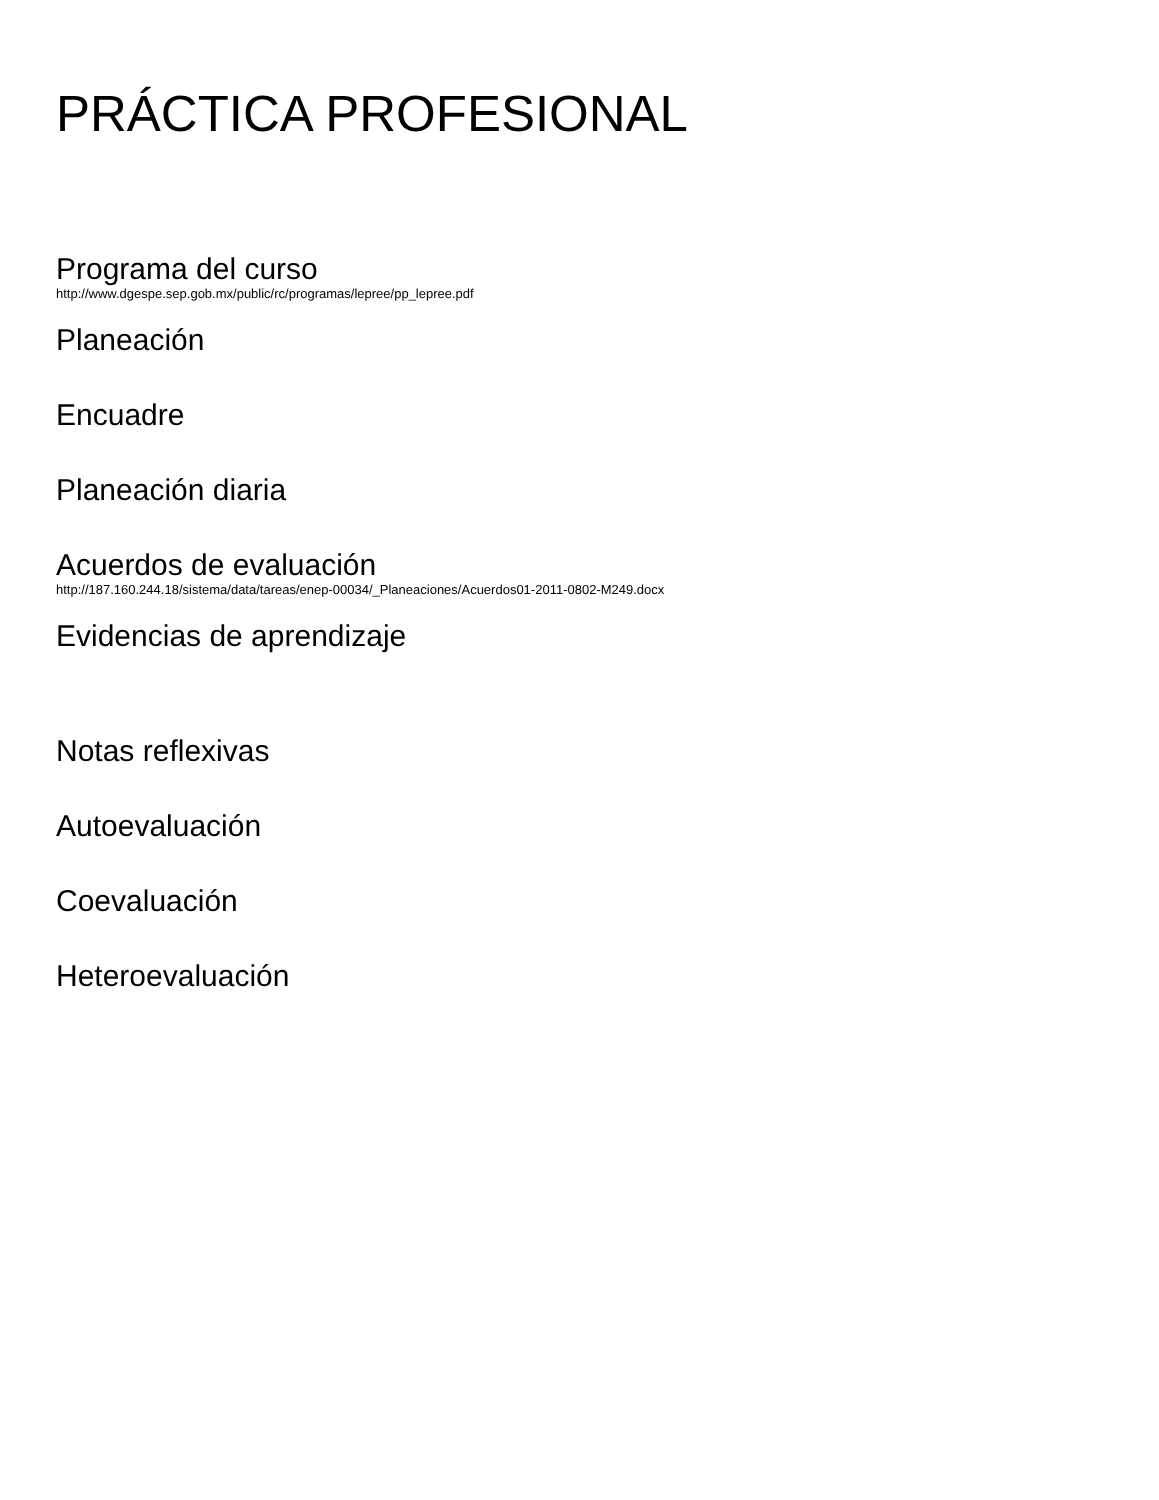PRÁCTICA PROFESIONAL
Programa del curso
http://www.dgespe.sep.gob.mx/public/rc/programas/lepree/pp_lepree.pdf
Planeación
Encuadre
Planeación diaria
Acuerdos de evaluación
http://187.160.244.18/sistema/data/tareas/enep-00034/_Planeaciones/Acuerdos01-2011-0802-M249.docx
Evidencias de aprendizaje
Notas reflexivas
Autoevaluación
Coevaluación
Heteroevaluación